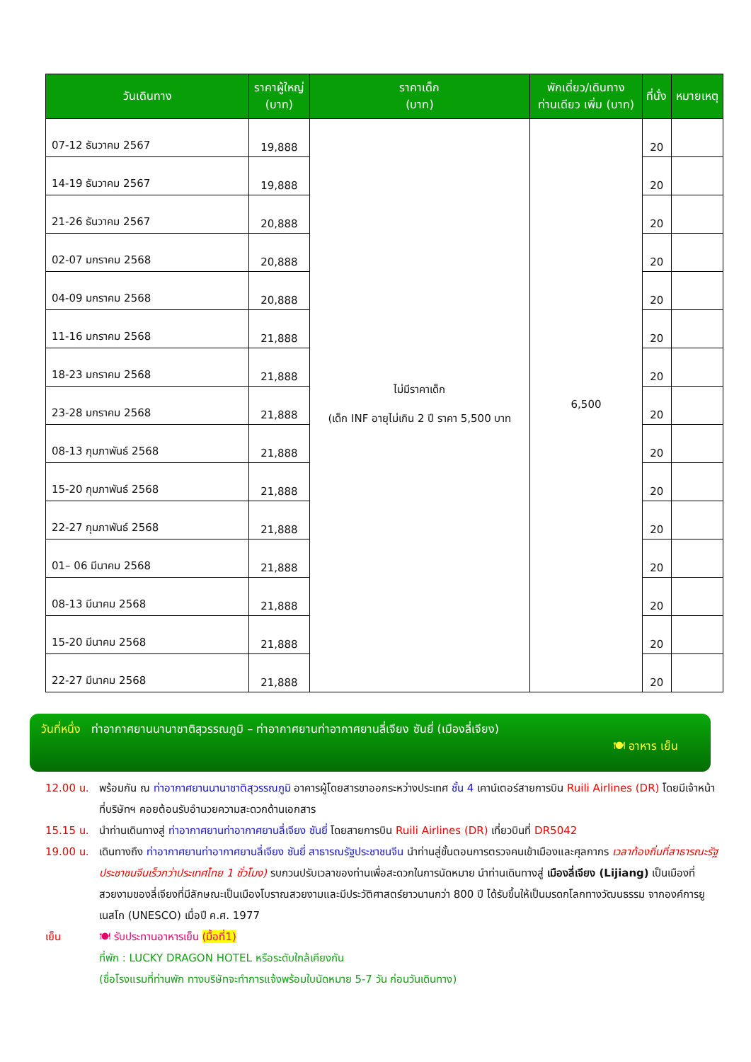| วันเดินทาง | ราคาผู้ใหญ่ (บาท) | ราคาเด็ก (บาท) | พักเดี่ยว/เดินทาง ท่านเดียว เพิ่ม (บาท) | ที่นั่ง | หมายเหตุ |
| --- | --- | --- | --- | --- | --- |
| 07-12 ธันวาคม 2567 | 19,888 | ไม่มีราคาเด็ก (เด็ก INF อายุไม่เกิน 2 ปี ราคา 5,500 บาท | 6,500 | 20 | |
| 14-19 ธันวาคม 2567 | 19,888 | | | 20 | |
| 21-26 ธันวาคม 2567 | 20,888 | | | 20 | |
| 02-07 มกราคม 2568 | 20,888 | | | 20 | |
| 04-09 มกราคม 2568 | 20,888 | | | 20 | |
| 11-16 มกราคม 2568 | 21,888 | | | 20 | |
| 18-23 มกราคม 2568 | 21,888 | | | 20 | |
| 23-28 มกราคม 2568 | 21,888 | | | 20 | |
| 08-13 กุมภาพันธ์ 2568 | 21,888 | | | 20 | |
| 15-20 กุมภาพันธ์ 2568 | 21,888 | | | 20 | |
| 22-27 กุมภาพันธ์ 2568 | 21,888 | | | 20 | |
| 01– 06 มีนาคม 2568 | 21,888 | | | 20 | |
| 08-13 มีนาคม 2568 | 21,888 | | | 20 | |
| 15-20 มีนาคม 2568 | 21,888 | | | 20 | |
| 22-27 มีนาคม 2568 | 21,888 | | | 20 | |
วันที่หนึ่ง ท่าอากาศยานนานาชาติสุวรรณภูมิ – ท่าอากาศยานท่าอากาศยานลี่เจียง ซันยี่ (เมืองลี่เจียง)
🍽 อาหาร เย็น
12.00 น. พร้อมกัน ณ ท่าอากาศยานนานาชาติสุวรรณภูมิ อาคารผู้โดยสารขาออกระหว่างประเทศ ชั้น 4 เคาน์เตอร์สายการบิน Ruili Airlines (DR) โดยมีเจ้าหน้าที่บริษัทฯ คอยต้อนรับอำนวยความสะดวกด้านเอกสาร
15.15 น. นำท่านเดินทางสู่ ท่าอากาศยานท่าอากาศยานลี่เจียง ซันยี่ โดยสายการบิน Ruili Airlines (DR) เที่ยวบินที่ DR5042
19.00 น. เดินทางถึง ท่าอากาศยานท่าอากาศยานลี่เจียง ซันยี่ สาธารณรัฐประชาชนจีน นำท่านสู่ขั้นตอนการตรวจคนเข้าเมืองและศุลกากร เวลาท้องถิ่นที่สาธารณะรัฐประชาชนจีนเร็วกว่าประเทศไทย 1 ชั่วโมง) รบกวนปรับเวลาของท่านเพื่อสะดวกในการนัดหมาย นำท่านเดินทางสู่ เมืองลี่เจียง (Lijiang) เป็นเมืองที่สวยงามของลี่เจียงที่มีลักษณะเป็นเมืองโบราณสวยงามและมีประวัติศาสตร์ยาวนานกว่า 800 ปี ได้รับขึ้นให้เป็นมรดกโลกทางวัฒนธรรม จากองค์การยูเนสโก (UNESCO) เมื่อปี ค.ศ. 1977
เย็น 🍽 รับประทานอาหารเย็น (มื้อที่1)
ที่พัก : LUCKY DRAGON HOTEL หรือระดับใกล้เคียงกัน
(ชื่อโรงแรมที่ท่านพัก ทางบริษัทจะทำการแจ้งพร้อมใบนัดหมาย 5-7 วัน ก่อนวันเดินทาง)